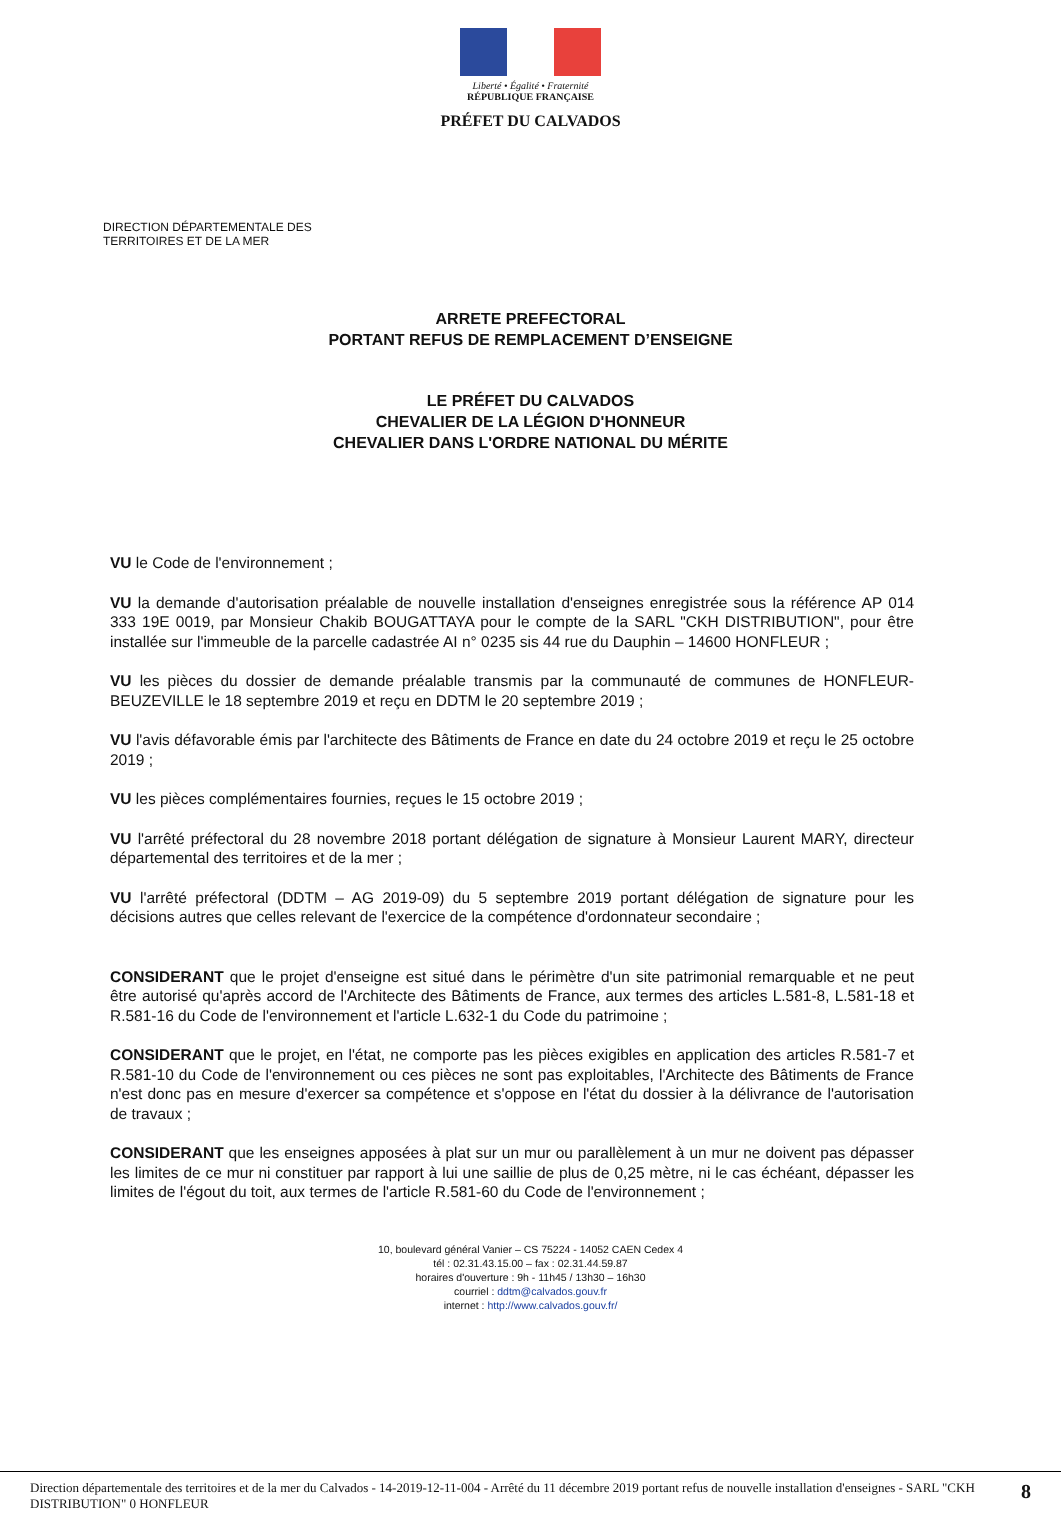Liberté • Égalité • Fraternité
RÉPUBLIQUE FRANÇAISE
PRÉFET DU CALVADOS
DIRECTION DÉPARTEMENTALE DES
TERRITOIRES ET DE LA MER
ARRETE PREFECTORAL
PORTANT REFUS DE REMPLACEMENT D’ENSEIGNE
LE PRÉFET DU CALVADOS
CHEVALIER DE LA LÉGION D'HONNEUR
CHEVALIER DANS L'ORDRE NATIONAL DU MÉRITE
VU le Code de l'environnement ;
VU la demande d'autorisation préalable de nouvelle installation d'enseignes enregistrée sous la référence AP 014 333 19E 0019, par Monsieur Chakib BOUGATTAYA pour le compte de la SARL "CKH DISTRIBUTION", pour être installée sur l'immeuble de la parcelle cadastrée AI n° 0235 sis 44 rue du Dauphin – 14600 HONFLEUR ;
VU les pièces du dossier de demande préalable transmis par la communauté de communes de HONFLEUR-BEUZEVILLE le 18 septembre 2019 et reçu en DDTM le 20 septembre 2019 ;
VU l'avis défavorable émis par l'architecte des Bâtiments de France en date du 24 octobre 2019 et reçu le 25 octobre 2019 ;
VU les pièces complémentaires fournies, reçues le 15 octobre 2019 ;
VU l'arrêté préfectoral du 28 novembre 2018 portant délégation de signature à Monsieur Laurent MARY, directeur départemental des territoires et de la mer ;
VU l'arrêté préfectoral (DDTM – AG 2019-09) du 5 septembre 2019 portant délégation de signature pour les décisions autres que celles relevant de l'exercice de la compétence d'ordonnateur secondaire ;
CONSIDERANT que le projet d'enseigne est situé dans le périmètre d'un site patrimonial remarquable et ne peut être autorisé qu'après accord de l'Architecte des Bâtiments de France, aux termes des articles L.581-8, L.581-18 et R.581-16 du Code de l'environnement et l'article L.632-1 du Code du patrimoine ;
CONSIDERANT que le projet, en l'état, ne comporte pas les pièces exigibles en application des articles R.581-7 et R.581-10 du Code de l'environnement ou ces pièces ne sont pas exploitables, l'Architecte des Bâtiments de France n'est donc pas en mesure d'exercer sa compétence et s'oppose en l'état du dossier à la délivrance de l'autorisation de travaux ;
CONSIDERANT que les enseignes apposées à plat sur un mur ou parallèlement à un mur ne doivent pas dépasser les limites de ce mur ni constituer par rapport à lui une saillie de plus de 0,25 mètre, ni le cas échéant, dépasser les limites de l'égout du toit, aux termes de l'article R.581-60 du Code de l'environnement ;
10, boulevard général Vanier – CS 75224 - 14052 CAEN Cedex 4
tél : 02.31.43.15.00 – fax : 02.31.44.59.87
horaires d'ouverture : 9h - 11h45 / 13h30 – 16h30
courriel : ddtm@calvados.gouv.fr
internet : http://www.calvados.gouv.fr/
Direction départementale des territoires et de la mer du Calvados - 14-2019-12-11-004 - Arrêté du 11 décembre 2019 portant refus de nouvelle installation d'enseignes - SARL "CKH DISTRIBUTION" 0 HONFLEUR 8